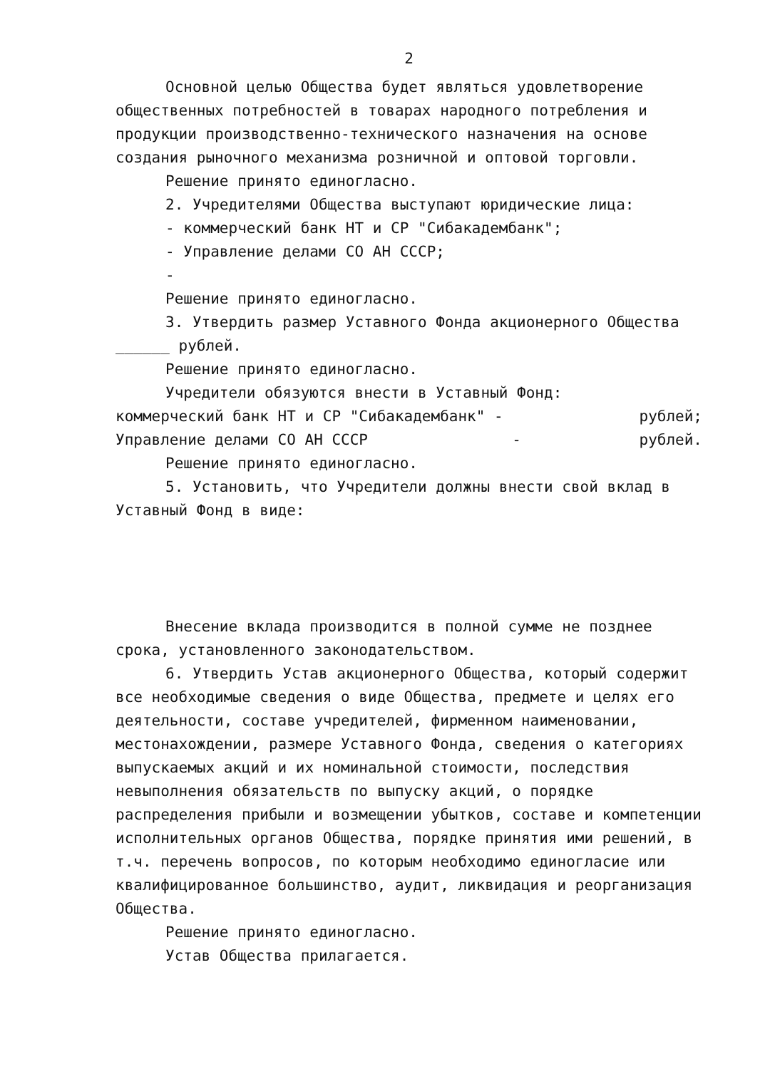2
Основной целью Общества будет являться удовлетворение общественных потребностей в товарах народного потребления и продукции производственно-технического назначения на основе создания рыночного механизма розничной и оптовой торговли.
Решение принято единогласно.
2. Учредителями Общества выступают юридические лица:
- коммерческий банк НТ и СР "Сибакадембанк";
- Управление делами СО АН СССР;
-
Решение принято единогласно.
3. Утвердить размер Уставного Фонда акционерного Общества ______ рублей.
Решение принято единогласно.
Учредители обязуются внести в Уставный Фонд:
коммерческий банк НТ и СР "Сибакадембанк" - рублей;
Управление делами СО АН СССР - рублей.
Решение принято единогласно.
5. Установить, что Учредители должны внести свой вклад в Уставный Фонд в виде:
Внесение вклада производится в полной сумме не позднее срока, установленного законодательством.
6. Утвердить Устав акционерного Общества, который содержит все необходимые сведения о виде Общества, предмете и целях его деятельности, составе учредителей, фирменном наименовании, местонахождении, размере Уставного Фонда, сведения о категориях выпускаемых акций и их номинальной стоимости, последствия невыполнения обязательств по выпуску акций, о порядке распределения прибыли и возмещении убытков, составе и компетенции исполнительных органов Общества, порядке принятия ими решений, в т.ч. перечень вопросов, по которым необходимо единогласие или квалифицированное большинство, аудит, ликвидация и реорганизация Общества.
Решение принято единогласно.
Устав Общества прилагается.